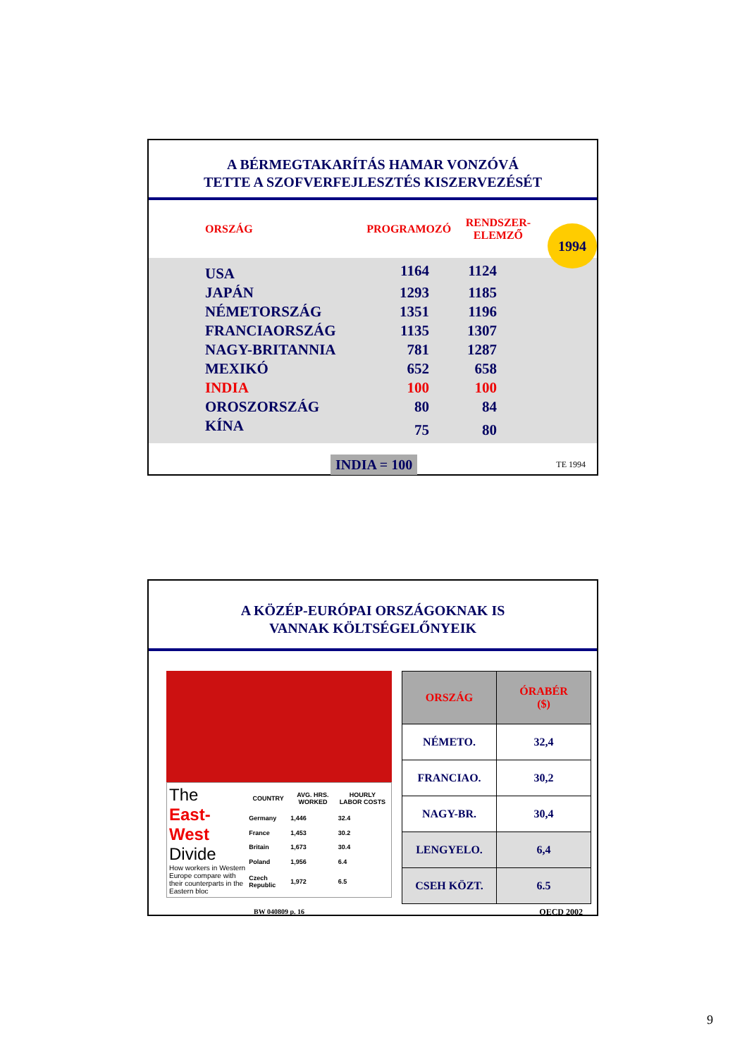A BÉRMEGTAKARÍTÁS HAMAR VONZÓVÁ
TETTE A SZOFVERFEJLESZTÉS KISZERVEZÉSÉT
1994
| ORSZÁG | PROGRAMOZÓ | RENDSZER- ELEMZŐ | |
| --- | --- | --- | --- |
| USA | 1164 | 1124 | |
| JAPÁN | 1293 | 1185 | |
| NÉMETORSZÁG | 1351 | 1196 | |
| FRANCIAORSZÁG | 1135 | 1307 | |
| NAGY-BRITANNIA | 781 | 1287 | |
| MEXIKÓ | 652 | 658 | |
| INDIA | 100 | 100 | |
| OROSZORSZÁG | 80 | 84 | |
| KÍNA | 75 | 80 | |
INDIA = 100 TE 1994
A KÖZÉP-EURÓPAI ORSZÁGOKNAK IS
VANNAK KÖLTSÉGELŐNYEIK
The
East-West
Divide
How workers in Western Europe compare with their counterparts in the Eastern bloc
| COUNTRY | AVG. HRS. WORKED | HOURLY LABOR COSTS |
| --- | --- | --- |
| Germany | 1,446 | 32.4 |
| France | 1,453 | 30.2 |
| Britain | 1,673 | 30.4 |
| Poland | 1,956 | 6.4 |
| Czech Republic | 1,972 | 6.5 |
BW 040809 p. 16
| ORSZÁG | ÓRABÉR ($) |
| --- | --- |
| NÉMETO. | 32,4 |
| FRANCIAO. | 30,2 |
| NAGY-BR. | 30,4 |
| LENGYELO. | 6,4 |
| CSEH KÖZT. | 6.5 |
OECD 2002
9